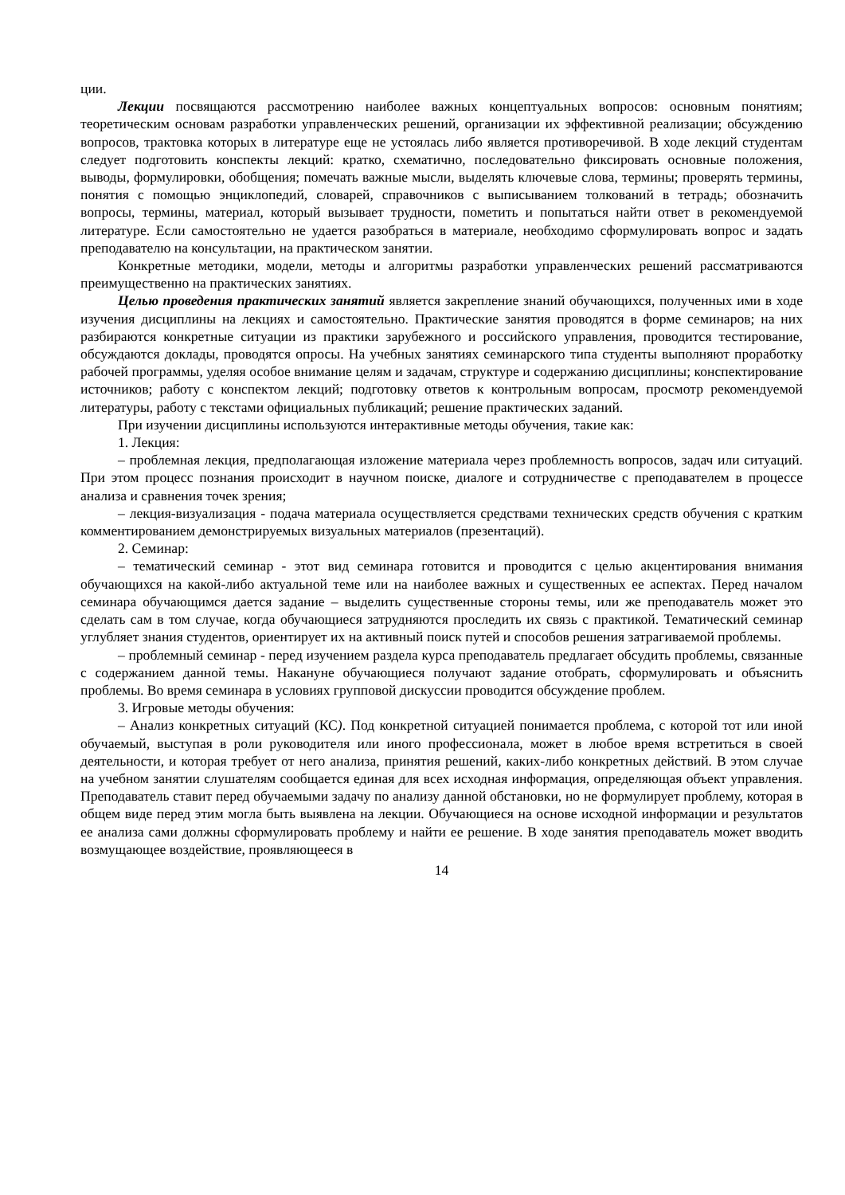ции.
Лекции посвящаются рассмотрению наиболее важных концептуальных вопросов: основным понятиям; теоретическим основам разработки управленческих решений, организации их эффективной реализации; обсуждению вопросов, трактовка которых в литературе еще не устоялась либо является противоречивой. В ходе лекций студентам следует подготовить конспекты лекций: кратко, схематично, последовательно фиксировать основные положения, выводы, формулировки, обобщения; помечать важные мысли, выделять ключевые слова, термины; проверять термины, понятия с помощью энциклопедий, словарей, справочников с выписыванием толкований в тетрадь; обозначить вопросы, термины, материал, который вызывает трудности, пометить и попытаться найти ответ в рекомендуемой литературе. Если самостоятельно не удается разобраться в материале, необходимо сформулировать вопрос и задать преподавателю на консультации, на практическом занятии.
Конкретные методики, модели, методы и алгоритмы разработки управленческих решений рассматриваются преимущественно на практических занятиях.
Целью проведения практических занятий является закрепление знаний обучающихся, полученных ими в ходе изучения дисциплины на лекциях и самостоятельно. Практические занятия проводятся в форме семинаров; на них разбираются конкретные ситуации из практики зарубежного и российского управления, проводится тестирование, обсуждаются доклады, проводятся опросы. На учебных занятиях семинарского типа студенты выполняют проработку рабочей программы, уделяя особое внимание целям и задачам, структуре и содержанию дисциплины; конспектирование источников; работу с конспектом лекций; подготовку ответов к контрольным вопросам, просмотр рекомендуемой литературы, работу с текстами официальных публикаций; решение практических заданий.
При изучении дисциплины используются интерактивные методы обучения, такие как:
1. Лекция:
– проблемная лекция, предполагающая изложение материала через проблемность вопросов, задач или ситуаций. При этом процесс познания происходит в научном поиске, диалоге и сотрудничестве с преподавателем в процессе анализа и сравнения точек зрения;
– лекция-визуализация - подача материала осуществляется средствами технических средств обучения с кратким комментированием демонстрируемых визуальных материалов (презентаций).
2. Семинар:
– тематический семинар - этот вид семинара готовится и проводится с целью акцентирования внимания обучающихся на какой-либо актуальной теме или на наиболее важных и существенных ее аспектах. Перед началом семинара обучающимся дается задание – выделить существенные стороны темы, или же преподаватель может это сделать сам в том случае, когда обучающиеся затрудняются проследить их связь с практикой. Тематический семинар углубляет знания студентов, ориентирует их на активный поиск путей и способов решения затрагиваемой проблемы.
– проблемный семинар - перед изучением раздела курса преподаватель предлагает обсудить проблемы, связанные с содержанием данной темы. Накануне обучающиеся получают задание отобрать, сформулировать и объяснить проблемы. Во время семинара в условиях групповой дискуссии проводится обсуждение проблем.
3. Игровые методы обучения:
– Анализ конкретных ситуаций (КС). Под конкретной ситуацией понимается проблема, с которой тот или иной обучаемый, выступая в роли руководителя или иного профессионала, может в любое время встретиться в своей деятельности, и которая требует от него анализа, принятия решений, каких-либо конкретных действий. В этом случае на учебном занятии слушателям сообщается единая для всех исходная информация, определяющая объект управления. Преподаватель ставит перед обучаемыми задачу по анализу данной обстановки, но не формулирует проблему, которая в общем виде перед этим могла быть выявлена на лекции. Обучающиеся на основе исходной информации и результатов ее анализа сами должны сформулировать проблему и найти ее решение. В ходе занятия преподаватель может вводить возмущающее воздействие, проявляющееся в
14